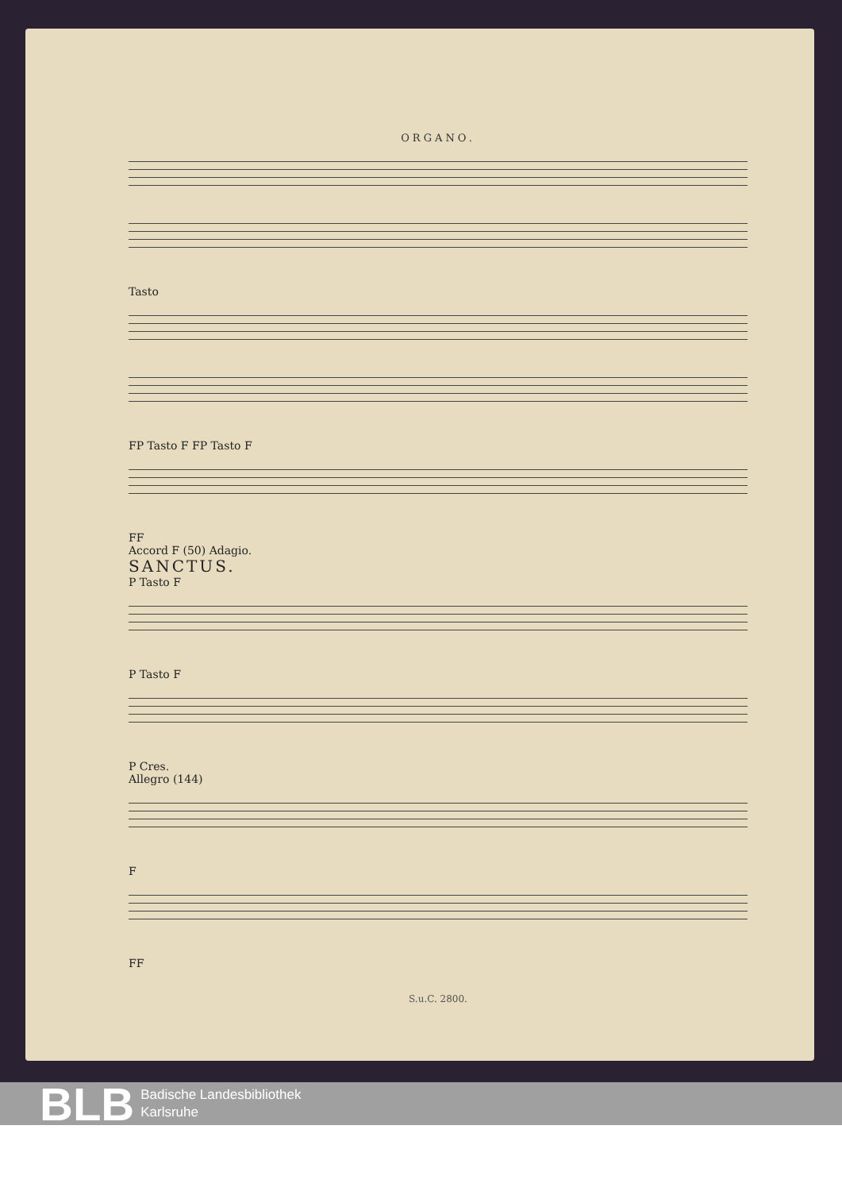ORGANO.
Tasto
FP Tasto F FP Tasto F
FF
Accord F (50) Adagio.
SANCTUS.
P Tasto F
P Tasto F
P Cres.
Allegro (144)
F
FF
S.u.C. 2800.
BLB Badische Landesbibliothek
Karlsruhe